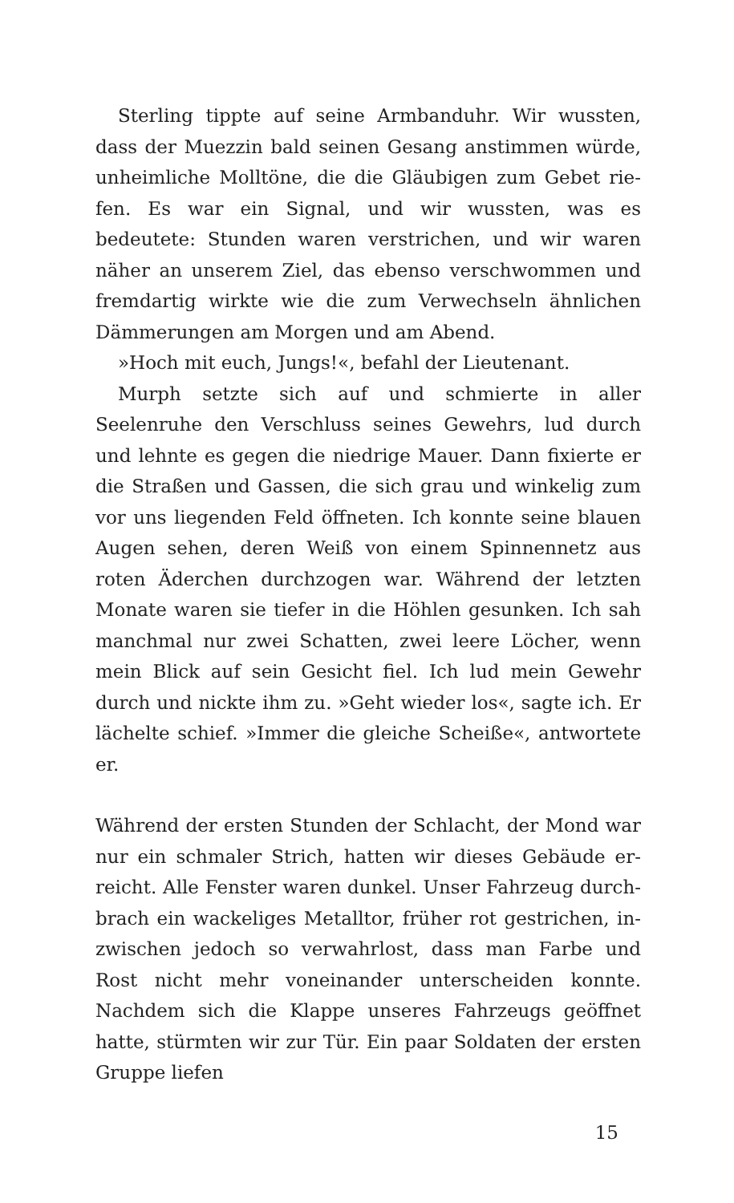Sterling tippte auf seine Armbanduhr. Wir wussten, dass der Muezzin bald seinen Gesang anstimmen würde, unheimliche Molltöne, die die Gläubigen zum Gebet rie­fen. Es war ein Signal, und wir wussten, was es bedeutete: Stunden waren verstrichen, und wir waren näher an un­serem Ziel, das ebenso verschwommen und fremdartig wirkte wie die zum Verwechseln ähnlichen Dämmerun­gen am Morgen und am Abend.
»Hoch mit euch, Jungs!«, befahl der Lieutenant.
Murph setzte sich auf und schmierte in aller Seelenruhe den Verschluss seines Gewehrs, lud durch und lehnte es gegen die niedrige Mauer. Dann fixierte er die Straßen und Gassen, die sich grau und winkelig zum vor uns liegenden Feld öffneten. Ich konnte seine blauen Augen sehen, deren Weiß von einem Spinnennetz aus roten Äderchen durch­zogen war. Während der letzten Monate waren sie tiefer in die Höhlen gesunken. Ich sah manchmal nur zwei Schat­ten, zwei leere Löcher, wenn mein Blick auf sein Gesicht fiel. Ich lud mein Gewehr durch und nickte ihm zu. »Geht wieder los«, sagte ich. Er lächelte schief. »Immer die gleiche Scheiße«, antwortete er.
Während der ersten Stunden der Schlacht, der Mond war nur ein schmaler Strich, hatten wir dieses Gebäude er­reicht. Alle Fenster waren dunkel. Unser Fahrzeug durch­brach ein wackeliges Metalltor, früher rot gestrichen, in­zwischen jedoch so verwahrlost, dass man Farbe und Rost nicht mehr voneinander unterscheiden konnte. Nachdem sich die Klappe unseres Fahrzeugs geöffnet hatte, stürm­ten wir zur Tür. Ein paar Soldaten der ersten Gruppe liefen
15